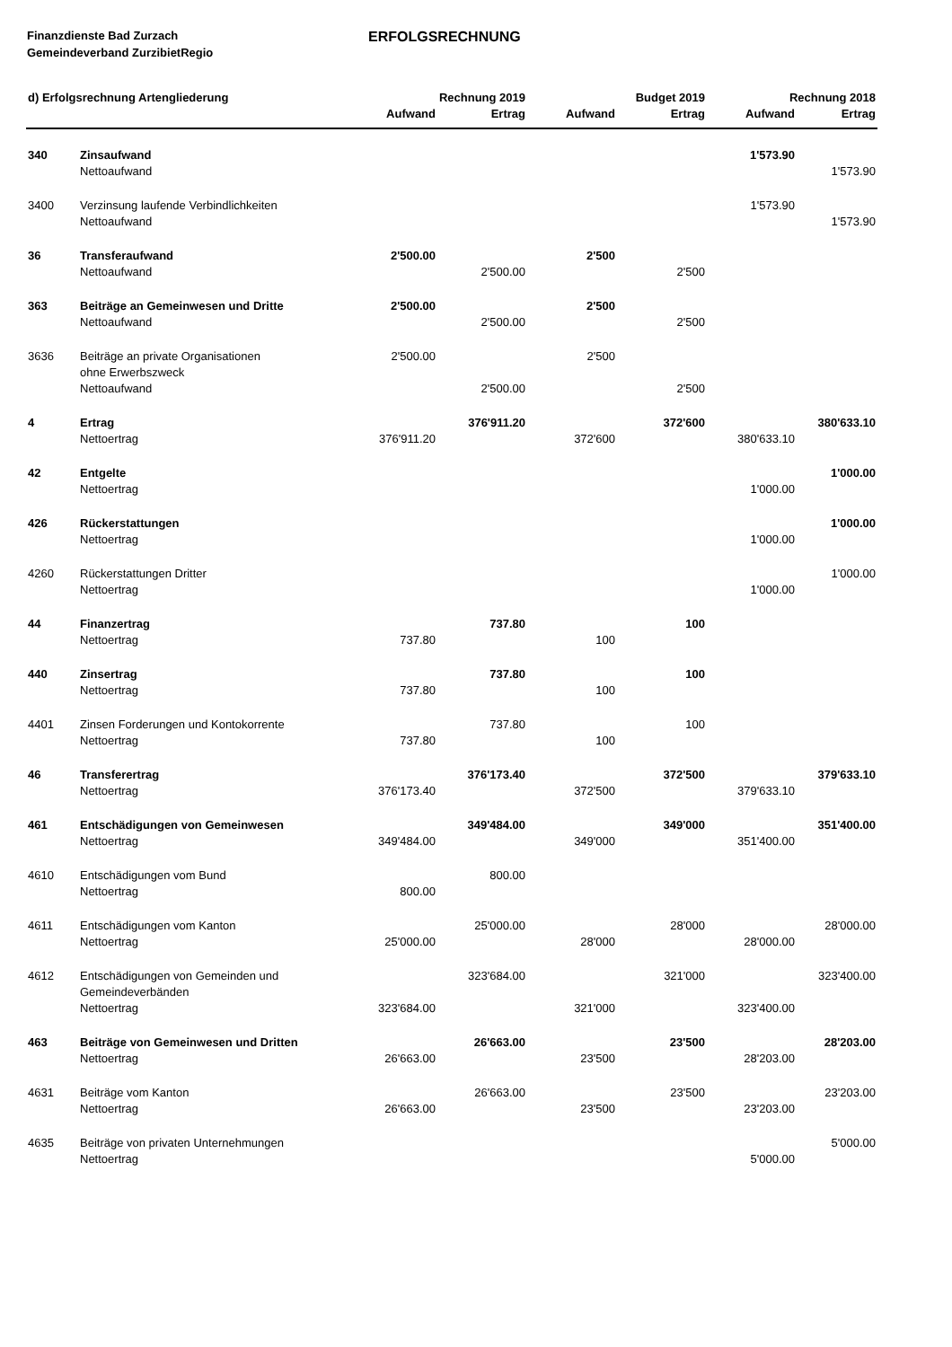Finanzdienste Bad Zurzach
Gemeindeverband ZurzibietRegio
ERFOLGSRECHNUNG
| d) Erfolgsrechnung Artengliederung | | Rechnung 2019 | | Budget 2019 | | Rechnung 2018 | |
| --- | --- | --- | --- | --- | --- | --- | --- |
| | | Aufwand | Ertrag | Aufwand | Ertrag | Aufwand | Ertrag |
| 340 | Zinsaufwand | | | | | 1'573.90 | |
| | Nettoaufwand | | | | | | 1'573.90 |
| 3400 | Verzinsung laufende Verbindlichkeiten | | | | | 1'573.90 | |
| | Nettoaufwand | | | | | | 1'573.90 |
| 36 | Transferaufwand | 2'500.00 | | 2'500 | | | |
| | Nettoaufwand | | 2'500.00 | | 2'500 | | |
| 363 | Beiträge an Gemeinwesen und Dritte | 2'500.00 | | 2'500 | | | |
| | Nettoaufwand | | 2'500.00 | | 2'500 | | |
| 3636 | Beiträge an private Organisationen ohne Erwerbszweck | 2'500.00 | | 2'500 | | | |
| | Nettoaufwand | | 2'500.00 | | 2'500 | | |
| 4 | Ertrag | | 376'911.20 | | 372'600 | | 380'633.10 |
| | Nettoertrag | 376'911.20 | | 372'600 | | 380'633.10 | |
| 42 | Entgelte | | | | | | 1'000.00 |
| | Nettoertrag | | | | | 1'000.00 | |
| 426 | Rückerstattungen | | | | | | 1'000.00 |
| | Nettoertrag | | | | | 1'000.00 | |
| 4260 | Rückerstattungen Dritter | | | | | | 1'000.00 |
| | Nettoertrag | | | | | 1'000.00 | |
| 44 | Finanzertrag | | 737.80 | | 100 | | |
| | Nettoertrag | 737.80 | | 100 | | | |
| 440 | Zinsertrag | | 737.80 | | 100 | | |
| | Nettoertrag | 737.80 | | 100 | | | |
| 4401 | Zinsen Forderungen und Kontokorrente | | 737.80 | | 100 | | |
| | Nettoertrag | 737.80 | | 100 | | | |
| 46 | Transferertrag | | 376'173.40 | | 372'500 | | 379'633.10 |
| | Nettoertrag | 376'173.40 | | 372'500 | | 379'633.10 | |
| 461 | Entschädigungen von Gemeinwesen | | 349'484.00 | | 349'000 | | 351'400.00 |
| | Nettoertrag | 349'484.00 | | 349'000 | | 351'400.00 | |
| 4610 | Entschädigungen vom Bund | | 800.00 | | | | |
| | Nettoertrag | 800.00 | | | | | |
| 4611 | Entschädigungen vom Kanton | | 25'000.00 | | 28'000 | | 28'000.00 |
| | Nettoertrag | 25'000.00 | | 28'000 | | 28'000.00 | |
| 4612 | Entschädigungen von Gemeinden und Gemeindeverbänden | | 323'684.00 | | 321'000 | | 323'400.00 |
| | Nettoertrag | 323'684.00 | | 321'000 | | 323'400.00 | |
| 463 | Beiträge von Gemeinwesen und Dritten | | 26'663.00 | | 23'500 | | 28'203.00 |
| | Nettoertrag | 26'663.00 | | 23'500 | | 28'203.00 | |
| 4631 | Beiträge vom Kanton | | 26'663.00 | | 23'500 | | 23'203.00 |
| | Nettoertrag | 26'663.00 | | 23'500 | | 23'203.00 | |
| 4635 | Beiträge von privaten Unternehmungen | | | | | | 5'000.00 |
| | Nettoertrag | | | | | 5'000.00 | |